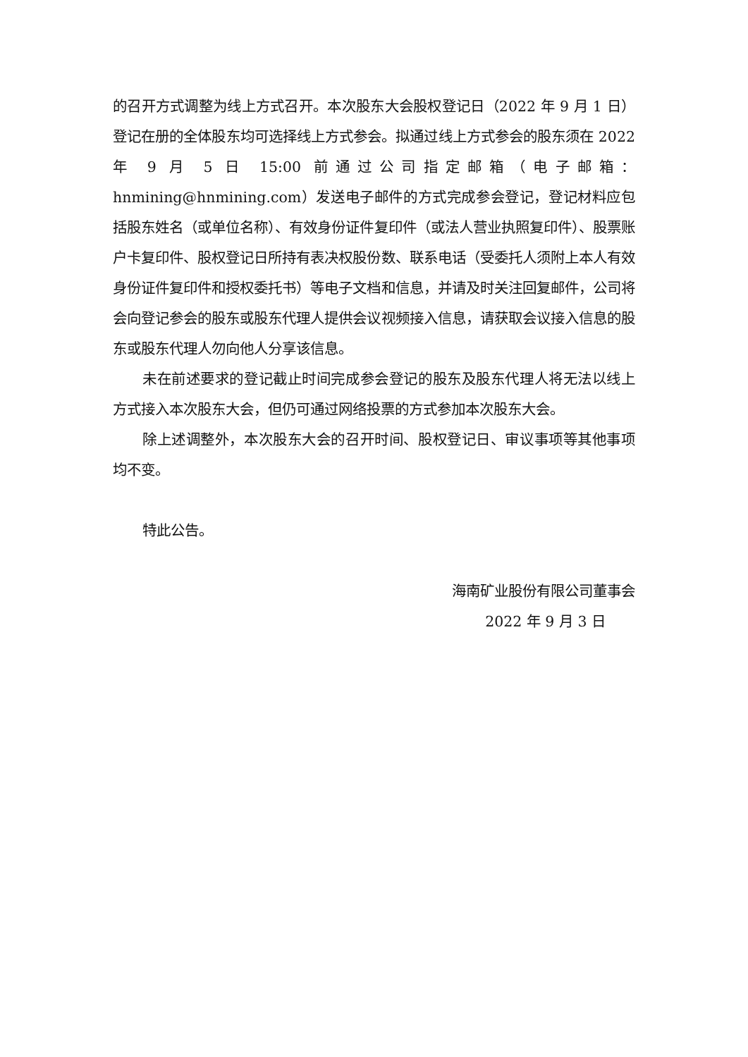的召开方式调整为线上方式召开。本次股东大会股权登记日（2022 年 9 月 1 日）登记在册的全体股东均可选择线上方式参会。拟通过线上方式参会的股东须在 2022 年 9 月 5 日 15:00 前通过公司指定邮箱（电子邮箱：hnmining@hnmining.com）发送电子邮件的方式完成参会登记，登记材料应包括股东姓名（或单位名称）、有效身份证件复印件（或法人营业执照复印件）、股票账户卡复印件、股权登记日所持有表决权股份数、联系电话（受委托人须附上本人有效身份证件复印件和授权委托书）等电子文档和信息，并请及时关注回复邮件，公司将会向登记参会的股东或股东代理人提供会议视频接入信息，请获取会议接入信息的股东或股东代理人勿向他人分享该信息。
未在前述要求的登记截止时间完成参会登记的股东及股东代理人将无法以线上方式接入本次股东大会，但仍可通过网络投票的方式参加本次股东大会。
除上述调整外，本次股东大会的召开时间、股权登记日、审议事项等其他事项均不变。
特此公告。
海南矿业股份有限公司董事会
2022 年 9 月 3 日